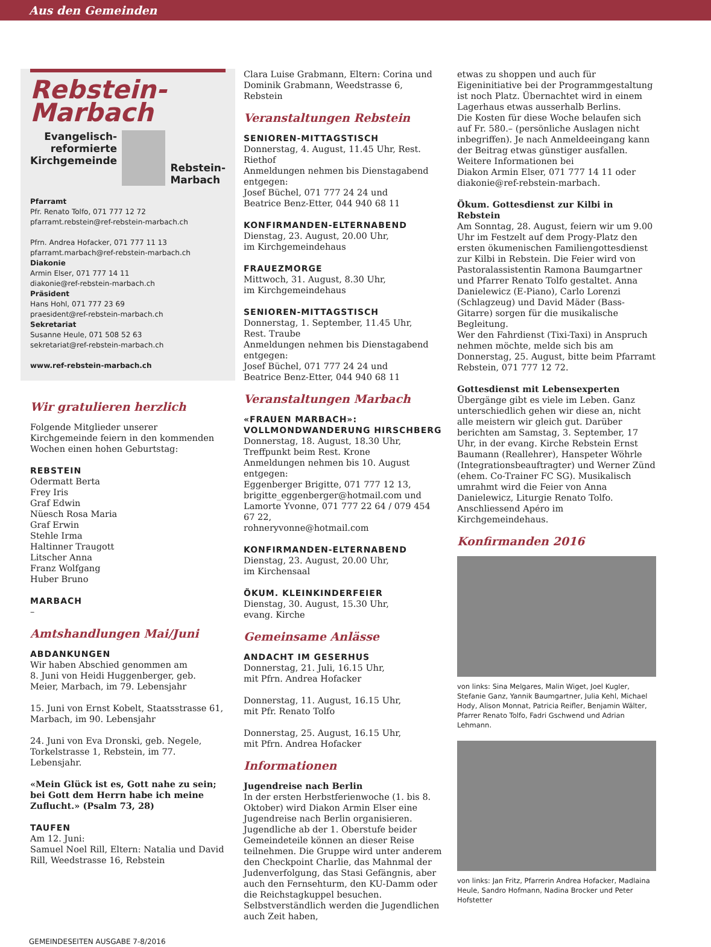Aus den Gemeinden
Rebstein-
Marbach
Evangelisch-
reformierte
Kirchgemeinde
Rebstein-
Marbach
Pfarramt
Pfr. Renato Tolfo, 071 777 12 72
pfarramt.rebstein@ref-rebstein-marbach.ch
Pfrn. Andrea Hofacker, 071 777 11 13
pfarramt.marbach@ref-rebstein-marbach.ch
Diakonie
Armin Elser, 071 777 14 11
diakonie@ref-rebstein-marbach.ch
Präsident
Hans Hohl, 071 777 23 69
praesident@ref-rebstein-marbach.ch
Sekretariat
Susanne Heule, 071 508 52 63
sekretariat@ref-rebstein-marbach.ch
www.ref-rebstein-marbach.ch
Wir gratulieren herzlich
Folgende Mitglieder unserer Kirchgemeinde feiern in den kommenden Wochen einen hohen Geburtstag:
REBSTEIN
Odermatt Berta
Frey Iris
Graf Edwin
Nüesch Rosa Maria
Graf Erwin
Stehle Irma
Haltinner Traugott
Litscher Anna
Franz Wolfgang
Huber Bruno
MARBACH
–
Amtshandlungen Mai/Juni
ABDANKUNGEN
Wir haben Abschied genommen am
8. Juni von Heidi Huggenberger, geb. Meier, Marbach, im 79. Lebensjahr
15. Juni von Ernst Kobelt, Staatsstrasse 61, Marbach, im 90. Lebensjahr
24. Juni von Eva Dronski, geb. Negele, Torkelstrasse 1, Rebstein, im 77. Lebensjahr.
«Mein Glück ist es, Gott nahe zu sein; bei Gott dem Herrn habe ich meine Zuflucht.» (Psalm 73, 28)
TAUFEN
Am 12. Juni:
Samuel Noel Rill, Eltern: Natalia und David Rill, Weedstrasse 16, Rebstein
Clara Luise Grabmann, Eltern: Corina und Dominik Grabmann, Weedstrasse 6, Rebstein
Veranstaltungen Rebstein
SENIOREN-MITTAGSTISCH
Donnerstag, 4. August, 11.45 Uhr, Rest. Riethof
Anmeldungen nehmen bis Dienstagabend entgegen:
Josef Büchel, 071 777 24 24 und
Beatrice Benz-Etter, 044 940 68 11
KONFIRMANDEN-ELTERNABEND
Dienstag, 23. August, 20.00 Uhr,
im Kirchgemeindehaus
FRAUEZMORGE
Mittwoch, 31. August, 8.30 Uhr,
im Kirchgemeindehaus
SENIOREN-MITTAGSTISCH
Donnerstag, 1. September, 11.45 Uhr,
Rest. Traube
Anmeldungen nehmen bis Dienstagabend entgegen:
Josef Büchel, 071 777 24 24 und
Beatrice Benz-Etter, 044 940 68 11
Veranstaltungen Marbach
«FRAUEN MARBACH»:
VOLLMONDWANDERUNG HIRSCHBERG
Donnerstag, 18. August, 18.30 Uhr,
Treffpunkt beim Rest. Krone
Anmeldungen nehmen bis 10. August entgegen:
Eggenberger Brigitte, 071 777 12 13,
brigitte_eggenberger@hotmail.com und
Lamorte Yvonne, 071 777 22 64 / 079 454 67 22,
rohneryvonne@hotmail.com
KONFIRMANDEN-ELTERNABEND
Dienstag, 23. August, 20.00 Uhr,
im Kirchensaal
ÖKUM. KLEINKINDERFEIER
Dienstag, 30. August, 15.30 Uhr,
evang. Kirche
Gemeinsame Anlässe
ANDACHT IM GESERHUS
Donnerstag, 21. Juli, 16.15 Uhr,
mit Pfrn. Andrea Hofacker
Donnerstag, 11. August, 16.15 Uhr,
mit Pfr. Renato Tolfo
Donnerstag, 25. August, 16.15 Uhr,
mit Pfrn. Andrea Hofacker
Informationen
Jugendreise nach Berlin
In der ersten Herbstferienwoche (1. bis 8. Oktober) wird Diakon Armin Elser eine Jugendreise nach Berlin organisieren. Jugendliche ab der 1. Oberstufe beider Gemeindeteile können an dieser Reise teilnehmen. Die Gruppe wird unter anderem den Checkpoint Charlie, das Mahnmal der Judenverfolgung, das Stasi Gefängnis, aber auch den Fernsehturm, den KU-Damm oder die Reichstagkuppel besuchen. Selbstverständlich werden die Jugendlichen auch Zeit haben,
etwas zu shoppen und auch für Eigeninitiative bei der Programmgestaltung ist noch Platz. Übernachtet wird in einem Lagerhaus etwas ausserhalb Berlins.
Die Kosten für diese Woche belaufen sich auf Fr. 580.– (persönliche Auslagen nicht inbegriffen). Je nach Anmeldeeingang kann der Beitrag etwas günstiger ausfallen.
Weitere Informationen bei
Diakon Armin Elser, 071 777 14 11 oder
diakonie@ref-rebstein-marbach.
Ökum. Gottesdienst zur Kilbi in Rebstein
Am Sonntag, 28. August, feiern wir um 9.00 Uhr im Festzelt auf dem Progy-Platz den ersten ökumenischen Familiengottesdienst zur Kilbi in Rebstein. Die Feier wird von Pastoralassistentin Ramona Baumgartner und Pfarrer Renato Tolfo gestaltet. Anna Danielewicz (E-Piano), Carlo Lorenzi (Schlagzeug) und David Mäder (Bass-Gitarre) sorgen für die musikalische Begleitung.
Wer den Fahrdienst (Tixi-Taxi) in Anspruch nehmen möchte, melde sich bis am Donnerstag, 25. August, bitte beim Pfarramt Rebstein, 071 777 12 72.
Gottesdienst mit Lebensexperten
Übergänge gibt es viele im Leben. Ganz unterschiedlich gehen wir diese an, nicht alle meistern wir gleich gut. Darüber berichten am Samstag, 3. September, 17 Uhr, in der evang. Kirche Rebstein Ernst Baumann (Reallehrer), Hanspeter Wöhrle (Integrationsbeauftragter) und Werner Zünd (ehem. Co-Trainer FC SG). Musikalisch umrahmt wird die Feier von Anna Danielewicz, Liturgie Renato Tolfo. Anschliessend Apéro im Kirchgemeindehaus.
Konfirmanden 2016
von links: Sina Melgares, Malin Wiget, Joel Kugler, Stefanie Ganz, Yannik Baumgartner, Julia Kehl, Michael Hody, Alison Monnat, Patricia Reifler, Benjamin Wälter, Pfarrer Renato Tolfo, Fadri Gschwend und Adrian Lehmann.
von links: Jan Fritz, Pfarrerin Andrea Hofacker, Madlaina Heule, Sandro Hofmann, Nadina Brocker und Peter Hofstetter
GEMEINDESEITEN AUSGABE 7-8/2016